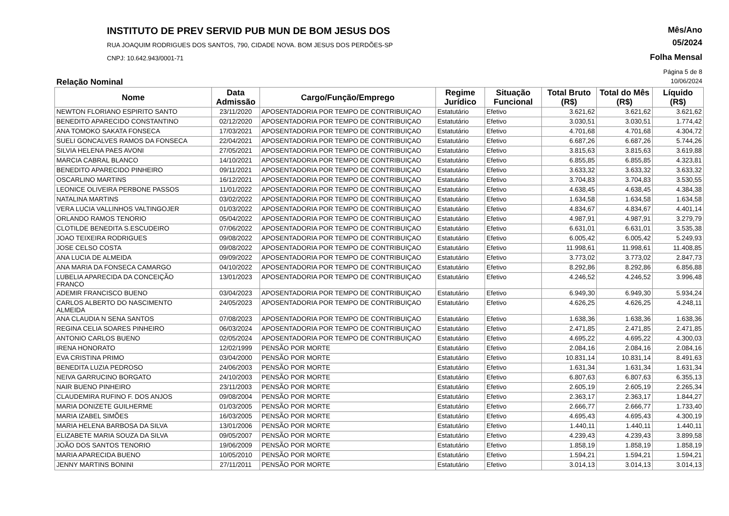INSTITUTO DE PREV SERVID PUB MUN DE BOM JESUS DOS
RUA JOAQUIM RODRIGUES DOS SANTOS, 790, CIDADE NOVA. BOM JESUS DOS PERDÕES-SP
CNPJ: 10.642.943/0001-71
Mês/Ano
05/2024
Folha Mensal
Página 5 de 8
Relação Nominal 10/06/2024
| Nome | Data Admissão | Cargo/Função/Emprego | Regime Jurídico | Situação Funcional | Total Bruto (R$) | Total do Mês (R$) | Líquido (R$) |
| --- | --- | --- | --- | --- | --- | --- | --- |
| NEWTON FLORIANO ESPIRITO SANTO | 23/11/2020 | APOSENTADORIA POR TEMPO DE CONTRIBUIÇAO | Estatutário | Efetivo | 3.621,62 | 3.621,62 | 3.621,62 |
| BENEDITO APARECIDO CONSTANTINO | 02/12/2020 | APOSENTADORIA POR TEMPO DE CONTRIBUIÇAO | Estatutário | Efetivo | 3.030,51 | 3.030,51 | 1.774,42 |
| ANA TOMOKO SAKATA FONSECA | 17/03/2021 | APOSENTADORIA POR TEMPO DE CONTRIBUIÇAO | Estatutário | Efetivo | 4.701,68 | 4.701,68 | 4.304,72 |
| SUELI GONCALVES RAMOS DA FONSECA | 22/04/2021 | APOSENTADORIA POR TEMPO DE CONTRIBUIÇAO | Estatutário | Efetivo | 6.687,26 | 6.687,26 | 5.744,26 |
| SILVIA HELENA PAES AVONI | 27/05/2021 | APOSENTADORIA POR TEMPO DE CONTRIBUIÇAO | Estatutário | Efetivo | 3.815,63 | 3.815,63 | 3.619,88 |
| MARCIA CABRAL BLANCO | 14/10/2021 | APOSENTADORIA POR TEMPO DE CONTRIBUIÇAO | Estatutário | Efetivo | 6.855,85 | 6.855,85 | 4.323,81 |
| BENEDITO APARECIDO PINHEIRO | 09/11/2021 | APOSENTADORIA POR TEMPO DE CONTRIBUIÇAO | Estatutário | Efetivo | 3.633,32 | 3.633,32 | 3.633,32 |
| OSCARLINO MARTINS | 16/12/2021 | APOSENTADORIA POR TEMPO DE CONTRIBUIÇAO | Estatutário | Efetivo | 3.704,83 | 3.704,83 | 3.530,55 |
| LEONICE OLIVEIRA PERBONE PASSOS | 11/01/2022 | APOSENTADORIA POR TEMPO DE CONTRIBUIÇAO | Estatutário | Efetivo | 4.638,45 | 4.638,45 | 4.384,38 |
| NATALINA MARTINS | 03/02/2022 | APOSENTADORIA POR TEMPO DE CONTRIBUIÇAO | Estatutário | Efetivo | 1.634,58 | 1.634,58 | 1.634,58 |
| VERA LUCIA VALLINHOS VALTINGOJER | 01/03/2022 | APOSENTADORIA POR TEMPO DE CONTRIBUIÇAO | Estatutário | Efetivo | 4.834,67 | 4.834,67 | 4.401,14 |
| ORLANDO RAMOS TENORIO | 05/04/2022 | APOSENTADORIA POR TEMPO DE CONTRIBUIÇAO | Estatutário | Efetivo | 4.987,91 | 4.987,91 | 3.279,79 |
| CLOTILDE BENEDITA S.ESCUDEIRO | 07/06/2022 | APOSENTADORIA POR TEMPO DE CONTRIBUIÇAO | Estatutário | Efetivo | 6.631,01 | 6.631,01 | 3.535,38 |
| JOAO TEIXEIRA RODRIGUES | 09/08/2022 | APOSENTADORIA POR TEMPO DE CONTRIBUIÇAO | Estatutário | Efetivo | 6.005,42 | 6.005,42 | 5.249,93 |
| JOSE CELSO COSTA | 09/08/2022 | APOSENTADORIA POR TEMPO DE CONTRIBUIÇAO | Estatutário | Efetivo | 11.998,61 | 11.998,61 | 11.408,85 |
| ANA LUCIA DE ALMEIDA | 09/09/2022 | APOSENTADORIA POR TEMPO DE CONTRIBUIÇAO | Estatutário | Efetivo | 3.773,02 | 3.773,02 | 2.847,73 |
| ANA MARIA DA FONSECA CAMARGO | 04/10/2022 | APOSENTADORIA POR TEMPO DE CONTRIBUIÇAO | Estatutário | Efetivo | 8.292,86 | 8.292,86 | 6.856,88 |
| LUBELIA APARECIDA DA CONCEIÇÃO FRANCO | 13/01/2023 | APOSENTADORIA POR TEMPO DE CONTRIBUIÇAO | Estatutário | Efetivo | 4.246,52 | 4.246,52 | 3.996,48 |
| ADEMIR FRANCISCO BUENO | 03/04/2023 | APOSENTADORIA POR TEMPO DE CONTRIBUIÇAO | Estatutário | Efetivo | 6.949,30 | 6.949,30 | 5.934,24 |
| CARLOS ALBERTO DO NASCIMENTO ALMEIDA | 24/05/2023 | APOSENTADORIA POR TEMPO DE CONTRIBUIÇAO | Estatutário | Efetivo | 4.626,25 | 4.626,25 | 4.248,11 |
| ANA CLAUDIA N SENA SANTOS | 07/08/2023 | APOSENTADORIA POR TEMPO DE CONTRIBUIÇAO | Estatutário | Efetivo | 1.638,36 | 1.638,36 | 1.638,36 |
| REGINA CELIA SOARES PINHEIRO | 06/03/2024 | APOSENTADORIA POR TEMPO DE CONTRIBUIÇAO | Estatutário | Efetivo | 2.471,85 | 2.471,85 | 2.471,85 |
| ANTONIO CARLOS BUENO | 02/05/2024 | APOSENTADORIA POR TEMPO DE CONTRIBUIÇAO | Estatutário | Efetivo | 4.695,22 | 4.695,22 | 4.300,03 |
| IRENA HONORATO | 12/02/1999 | PENSÃO POR MORTE | Estatutário | Efetivo | 2.084,16 | 2.084,16 | 2.084,16 |
| EVA CRISTINA PRIMO | 03/04/2000 | PENSÃO POR MORTE | Estatutário | Efetivo | 10.831,14 | 10.831,14 | 8.491,63 |
| BENEDITA LUZIA PEDROSO | 24/06/2003 | PENSÃO POR MORTE | Estatutário | Efetivo | 1.631,34 | 1.631,34 | 1.631,34 |
| NEIVA GARRUCINO BORGATO | 24/10/2003 | PENSÃO POR MORTE | Estatutário | Efetivo | 6.807,63 | 6.807,63 | 6.355,13 |
| NAIR BUENO PINHEIRO | 23/11/2003 | PENSÃO POR MORTE | Estatutário | Efetivo | 2.605,19 | 2.605,19 | 2.265,34 |
| CLAUDEMIRA RUFINO F. DOS ANJOS | 09/08/2004 | PENSÃO POR MORTE | Estatutário | Efetivo | 2.363,17 | 2.363,17 | 1.844,27 |
| MARIA DONIZETE GUILHERME | 01/03/2005 | PENSÃO POR MORTE | Estatutário | Efetivo | 2.666,77 | 2.666,77 | 1.733,40 |
| MARIA IZABEL SIMÕES | 16/03/2005 | PENSÃO POR MORTE | Estatutário | Efetivo | 4.695,43 | 4.695,43 | 4.300,19 |
| MARIA HELENA BARBOSA DA SILVA | 13/01/2006 | PENSÃO POR MORTE | Estatutário | Efetivo | 1.440,11 | 1.440,11 | 1.440,11 |
| ELIZABETE MARIA SOUZA DA SILVA | 09/05/2007 | PENSÃO POR MORTE | Estatutário | Efetivo | 4.239,43 | 4.239,43 | 3.899,58 |
| JOÃO DOS SANTOS TENORIO | 19/06/2009 | PENSÃO POR MORTE | Estatutário | Efetivo | 1.858,19 | 1.858,19 | 1.858,19 |
| MARIA APARECIDA BUENO | 10/05/2010 | PENSÃO POR MORTE | Estatutário | Efetivo | 1.594,21 | 1.594,21 | 1.594,21 |
| JENNY MARTINS BONINI | 27/11/2011 | PENSÃO POR MORTE | Estatutário | Efetivo | 3.014,13 | 3.014,13 | 3.014,13 |